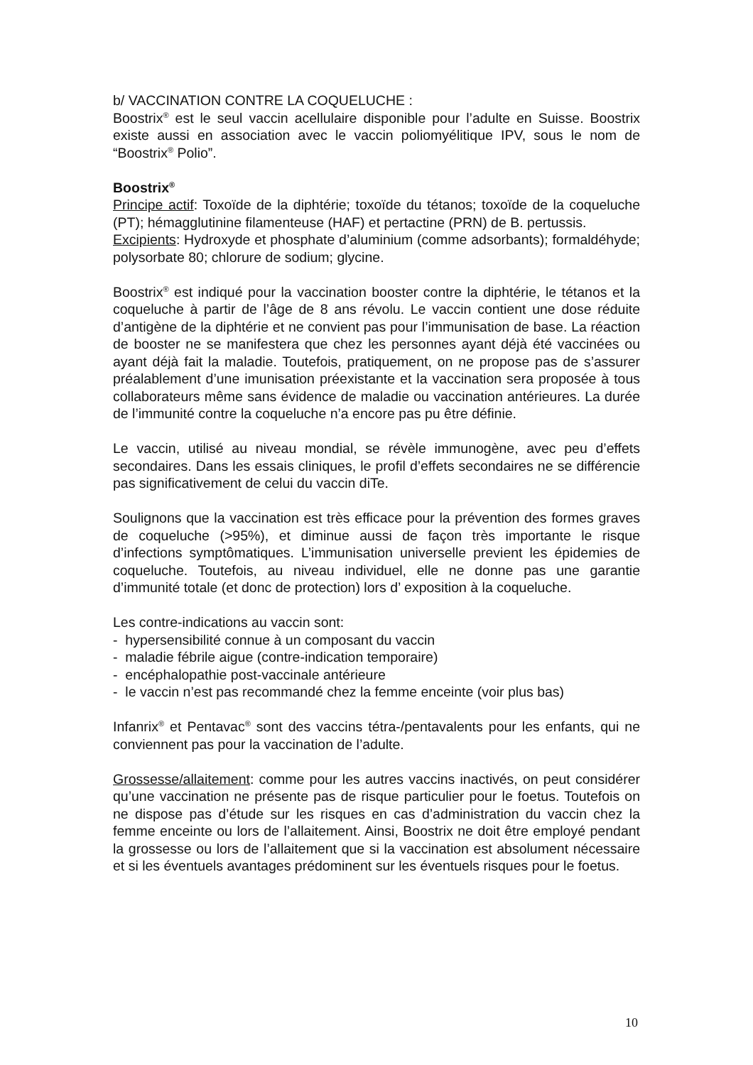b/ VACCINATION CONTRE LA COQUELUCHE :
Boostrix<sup>®</sup> est le seul vaccin acellulaire disponible pour l’adulte en Suisse. Boostrix existe aussi en association avec le vaccin poliomyélitique IPV, sous le nom de “Boostrix<sup>®</sup> Polio”.
Boostrix<sup>®</sup>
Principe actif: Toxoïde de la diphtérie; toxoïde du tétanos; toxoïde de la coqueluche (PT); hémagglutinine filamenteuse (HAF) et pertactine (PRN) de B. pertussis.
Excipients: Hydroxyde et phosphate d’aluminium (comme adsorbants); formaldéhyde; polysorbate 80; chlorure de sodium; glycine.
Boostrix<sup>®</sup> est indiqué pour la vaccination booster contre la diphtérie, le tétanos et la coqueluche à partir de l’âge de 8 ans révolu. Le vaccin contient une dose réduite d’antigène de la diphtérie et ne convient pas pour l’immunisation de base. La réaction de booster ne se manifestera que chez les personnes ayant déjà été vaccinées ou ayant déjà fait la maladie. Toutefois, pratiquement, on ne propose pas de s’assurer préalablement d’une imunisation préexistante et la vaccination sera proposée à tous collaborateurs même sans évidence de maladie ou vaccination antérieures. La durée de l’immunité contre la coqueluche n’a encore pas pu être définie.
Le vaccin, utilisé au niveau mondial, se révèle immunogène, avec peu d’effets secondaires. Dans les essais cliniques, le profil d’effets secondaires ne se différencie pas significativement de celui du vaccin diTe.
Soulignons que la vaccination est très efficace pour la prévention des formes graves de coqueluche (>95%), et diminue aussi de façon très importante le risque d’infections symptômatiques. L’immunisation universelle previent les épidemies de coqueluche. Toutefois, au niveau individuel, elle ne donne pas une garantie d’immunité totale (et donc de protection) lors d’ exposition à la coqueluche.
Les contre-indications au vaccin sont:
- hypersensibilité connue à un composant du vaccin
- maladie fébrile aigue (contre-indication temporaire)
- encéphalopathie post-vaccinale antérieure
- le vaccin n’est pas recommandé chez la femme enceinte (voir plus bas)
Infanrix<sup>®</sup> et Pentavac<sup>®</sup> sont des vaccins tétra-/pentavalents pour les enfants, qui ne conviennent pas pour la vaccination de l’adulte.
Grossesse/allaitement: comme pour les autres vaccins inactivés, on peut considérer qu’une vaccination ne présente pas de risque particulier pour le foetus. Toutefois on ne dispose pas d’étude sur les risques en cas d’administration du vaccin chez la femme enceinte ou lors de l’allaitement. Ainsi, Boostrix ne doit être employé pendant la grossesse ou lors de l’allaitement que si la vaccination est absolument nécessaire et si les éventuels avantages prédominent sur les éventuels risques pour le foetus.
10